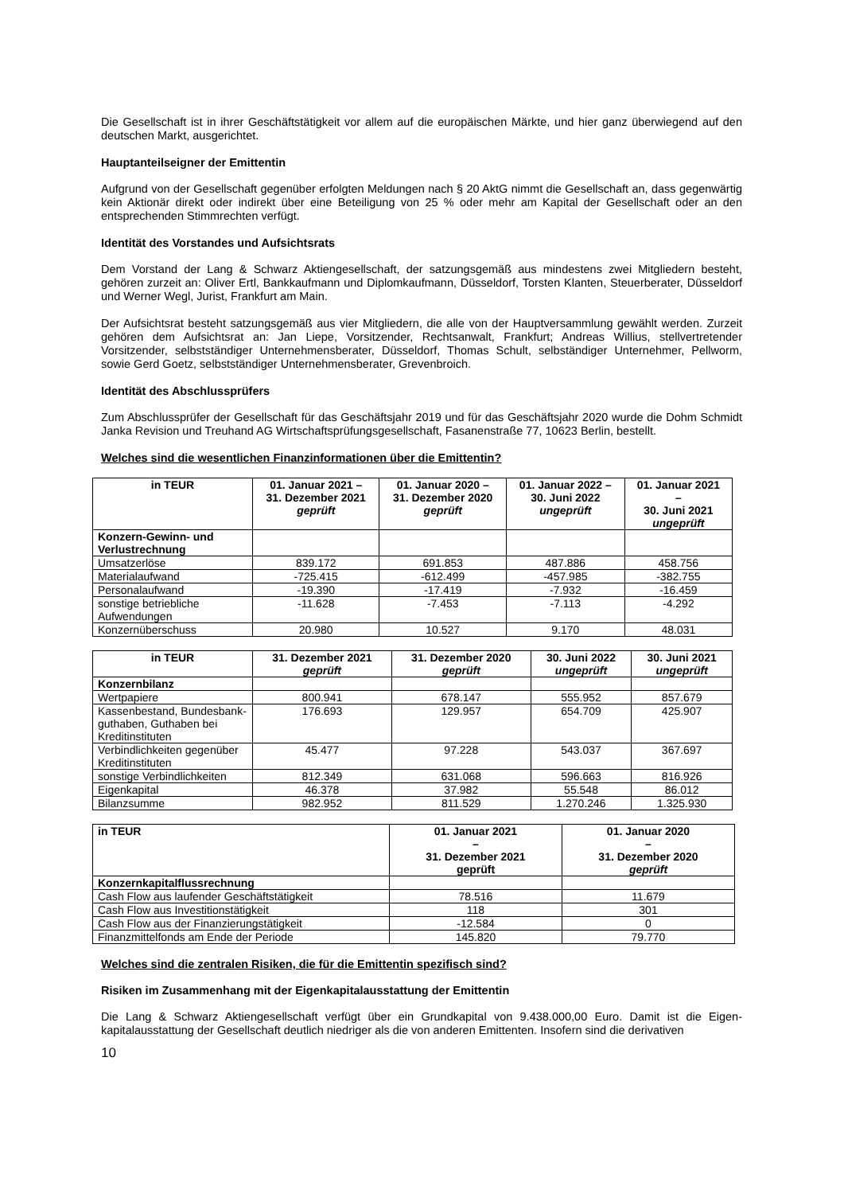Die Gesellschaft ist in ihrer Geschäftstätigkeit vor allem auf die europäischen Märkte, und hier ganz überwiegend auf den deutschen Markt, ausgerichtet.
Hauptanteilseigner der Emittentin
Aufgrund von der Gesellschaft gegenüber erfolgten Meldungen nach § 20 AktG nimmt die Gesellschaft an, dass gegenwärtig kein Aktionär direkt oder indirekt über eine Beteiligung von 25 % oder mehr am Kapital der Gesellschaft oder an den entsprechenden Stimmrechten verfügt.
Identität des Vorstandes und Aufsichtsrats
Dem Vorstand der Lang & Schwarz Aktiengesellschaft, der satzungsgemäß aus mindestens zwei Mitgliedern besteht, gehören zurzeit an: Oliver Ertl, Bankkaufmann und Diplomkaufmann, Düsseldorf, Torsten Klanten, Steuerberater, Düsseldorf und Werner Wegl, Jurist, Frankfurt am Main.
Der Aufsichtsrat besteht satzungsgemäß aus vier Mitgliedern, die alle von der Hauptversammlung gewählt werden. Zurzeit gehören dem Aufsichtsrat an: Jan Liepe, Vorsitzender, Rechtsanwalt, Frankfurt; Andreas Willius, stellvertretender Vorsitzender, selbstständiger Unternehmensberater, Düsseldorf, Thomas Schult, selbständiger Unternehmer, Pellworm, sowie Gerd Goetz, selbstständiger Unternehmensberater, Grevenbroich.
Identität des Abschlussprüfers
Zum Abschlussprüfer der Gesellschaft für das Geschäftsjahr 2019 und für das Geschäftsjahr 2020 wurde die Dohm Schmidt Janka Revision und Treuhand AG Wirtschaftsprüfungsgesellschaft, Fasanenstraße 77, 10623 Berlin, bestellt.
Welches sind die wesentlichen Finanzinformationen über die Emittentin?
| in TEUR | 01. Januar 2021 – 31. Dezember 2021 geprüft | 01. Januar 2020 – 31. Dezember 2020 geprüft | 01. Januar 2022 – 30. Juni 2022 ungeprüft | 01. Januar 2021 – 30. Juni 2021 ungeprüft |
| --- | --- | --- | --- | --- |
| Konzern-Gewinn- und Verlustrechnung | | | | |
| Umsatzerlöse | 839.172 | 691.853 | 487.886 | 458.756 |
| Materialaufwand | -725.415 | -612.499 | -457.985 | -382.755 |
| Personalaufwand | -19.390 | -17.419 | -7.932 | -16.459 |
| sonstige betriebliche Aufwendungen | -11.628 | -7.453 | -7.113 | -4.292 |
| Konzernüberschuss | 20.980 | 10.527 | 9.170 | 48.031 |
| in TEUR | 31. Dezember 2021 geprüft | 31. Dezember 2020 geprüft | 30. Juni 2022 ungeprüft | 30. Juni 2021 ungeprüft |
| --- | --- | --- | --- | --- |
| Konzernbilanz | | | | |
| Wertpapiere | 800.941 | 678.147 | 555.952 | 857.679 |
| Kassenbestand, Bundesbank-guthaben, Guthaben bei Kreditinstituten | 176.693 | 129.957 | 654.709 | 425.907 |
| Verbindlichkeiten gegenüber Kreditinstituten | 45.477 | 97.228 | 543.037 | 367.697 |
| sonstige Verbindlichkeiten | 812.349 | 631.068 | 596.663 | 816.926 |
| Eigenkapital | 46.378 | 37.982 | 55.548 | 86.012 |
| Bilanzsumme | 982.952 | 811.529 | 1.270.246 | 1.325.930 |
| in TEUR | 01. Januar 2021 – 31. Dezember 2021 geprüft | 01. Januar 2020 – 31. Dezember 2020 geprüft |
| --- | --- | --- |
| Konzernkapitalflussrechnung | | |
| Cash Flow aus laufender Geschäftstätigkeit | 78.516 | 11.679 |
| Cash Flow aus Investitionstätigkeit | 118 | 301 |
| Cash Flow aus der Finanzierungstätigkeit | -12.584 | 0 |
| Finanzmittelfonds am Ende der Periode | 145.820 | 79.770 |
Welches sind die zentralen Risiken, die für die Emittentin spezifisch sind?
Risiken im Zusammenhang mit der Eigenkapitalausstattung der Emittentin
Die Lang & Schwarz Aktiengesellschaft verfügt über ein Grundkapital von 9.438.000,00 Euro. Damit ist die Eigen-kapitalausstattung der Gesellschaft deutlich niedriger als die von anderen Emittenten. Insofern sind die derivativen
10